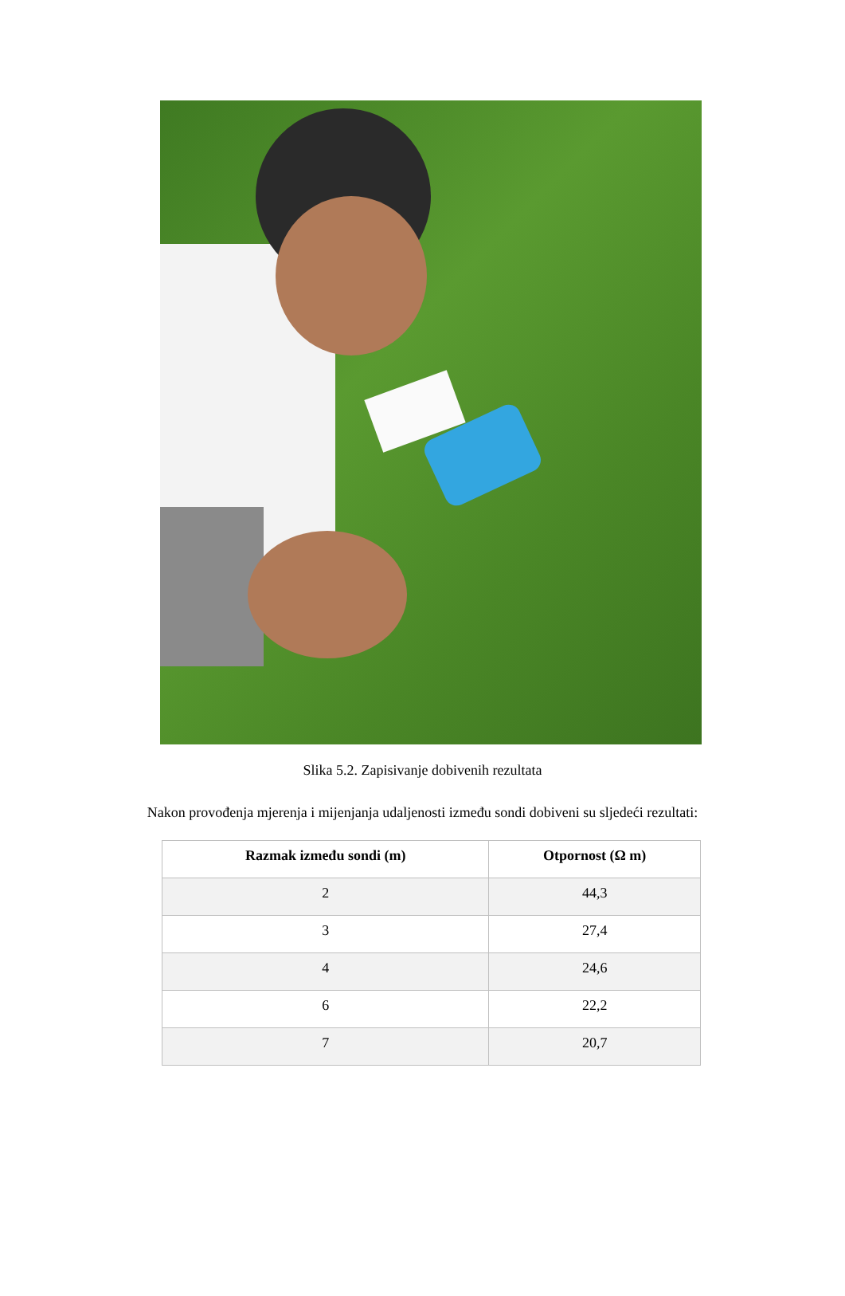Slika 5.2. Zapisivanje dobivenih rezultata
Nakon provođenja mjerenja i mijenjanja udaljenosti između sondi dobiveni su sljedeći rezultati:
| Razmak između sondi (m) | Otpornost (Ω m) |
| --- | --- |
| 2 | 44,3 |
| 3 | 27,4 |
| 4 | 24,6 |
| 6 | 22,2 |
| 7 | 20,7 |